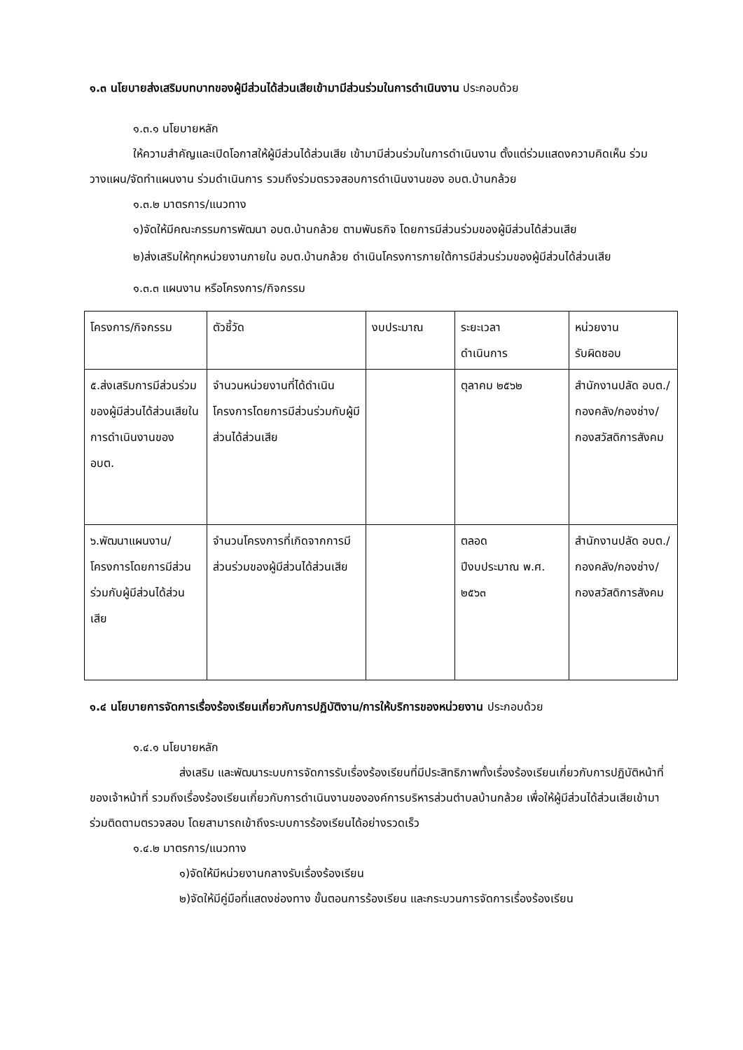๑.๓ นโยบายส่งเสริมบทบาทของผู้มีส่วนได้ส่วนเสียเข้ามามีส่วนร่วมในการดำเนินงาน ประกอบด้วย
๑.๓.๑ นโยบายหลัก
ให้ความสำคัญและเปิดโอกาสให้ผู้มีส่วนได้ส่วนเสีย เข้ามามีส่วนร่วมในการดำเนินงาน ตั้งแต่ร่วมแสดงความคิดเห็น ร่วมวางแผน/จัดทำแผนงาน ร่วมดำเนินการ รวมถึงร่วมตรวจสอบการดำเนินงานของ อบต.บ้านกล้วย
๑.๓.๒ มาตรการ/แนวทาง
๑)จัดให้มีคณะกรรมการพัฒนา อบต.บ้านกล้วย ตามพันธกิจ โดยการมีส่วนร่วมของผู้มีส่วนได้ส่วนเสีย
๒)ส่งเสริมให้ทุกหน่วยงานภายใน อบต.บ้านกล้วย ดำเนินโครงการภายใต้การมีส่วนร่วมของผู้มีส่วนได้ส่วนเสีย
๑.๓.๓ แผนงาน หรือโครงการ/กิจกรรม
| โครงการ/กิจกรรม | ตัวชี้วัด | งบประมาณ | ระยะเวลา ดำเนินการ | หน่วยงาน รับผิดชอบ |
| ๕.ส่งเสริมการมีส่วนร่วมของผู้มีส่วนได้ส่วนเสียในการดำเนินงานของ อบต. | จำนวนหน่วยงานที่ได้ดำเนินโครงการโดยการมีส่วนร่วมกับผู้มีส่วนได้ส่วนเสีย | | ตุลาคม ๒๕๖๒ | สำนักงานปลัด อบต./กองคลัง/กองช่าง/กองสวัสดิการสังคม |
| ๖.พัฒนาแผนงาน/โครงการโดยการมีส่วนร่วมกับผู้มีส่วนได้ส่วนเสีย | จำนวนโครงการที่เกิดจากการมีส่วนร่วมของผู้มีส่วนได้ส่วนเสีย | | ตลอด ปีงบประมาณ พ.ศ. ๒๕๖๓ | สำนักงานปลัด อบต./กองคลัง/กองช่าง/กองสวัสดิการสังคม |
๑.๔ นโยบายการจัดการเรื่องร้องเรียนเกี่ยวกับการปฏิบัติงาน/การให้บริการของหน่วยงาน ประกอบด้วย
๑.๔.๑ นโยบายหลัก
ส่งเสริม และพัฒนาระบบการจัดการรับเรื่องร้องเรียนที่มีประสิทธิภาพทั้งเรื่องร้องเรียนเกี่ยวกับการปฏิบัติหน้าที่ของเจ้าหน้าที่ รวมถึงเรื่องร้องเรียนเกี่ยวกับการดำเนินงานขององค์การบริหารส่วนตำบลบ้านกล้วย เพื่อให้ผู้มีส่วนได้ส่วนเสียเข้ามาร่วมติดตามตรวจสอบ โดยสามารถเข้าถึงระบบการร้องเรียนได้อย่างรวดเร็ว
๑.๔.๒ มาตรการ/แนวทาง
๑)จัดให้มีหน่วยงานกลางรับเรื่องร้องเรียน
๒)จัดให้มีคู่มือที่แสดงช่องทาง ขั้นตอนการร้องเรียน และกระบวนการจัดการเรื่องร้องเรียน